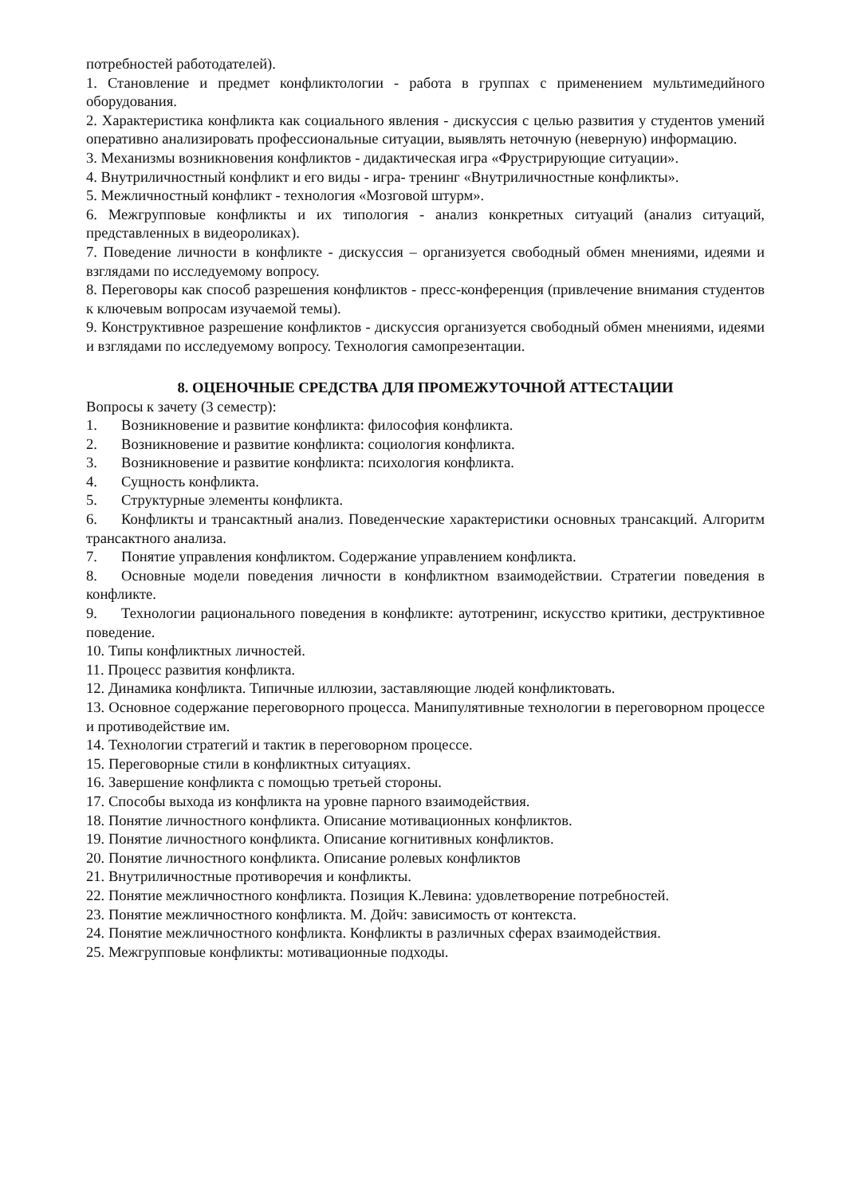потребностей работодателей).
1. Становление и предмет конфликтологии - работа в группах с применением мультимедийного оборудования.
2. Характеристика конфликта как социального явления - дискуссия с целью развития у студентов умений оперативно анализировать профессиональные ситуации, выявлять неточную (неверную) информацию.
3. Механизмы возникновения конфликтов - дидактическая игра «Фрустрирующие ситуации».
4. Внутриличностный конфликт и его виды - игра- тренинг «Внутриличностные конфликты».
5. Межличностный конфликт - технология «Мозговой штурм».
6. Межгрупповые конфликты и их типология - анализ конкретных ситуаций (анализ ситуаций, представленных в видеороликах).
7. Поведение личности в конфликте - дискуссия – организуется свободный обмен мнениями, идеями и взглядами по исследуемому вопросу.
8. Переговоры как способ разрешения конфликтов - пресс-конференция (привлечение внимания студентов к ключевым вопросам изучаемой темы).
9. Конструктивное разрешение конфликтов - дискуссия организуется свободный обмен мнениями, идеями и взглядами по исследуемому вопросу. Технология самопрезентации.
8. ОЦЕНОЧНЫЕ СРЕДСТВА ДЛЯ ПРОМЕЖУТОЧНОЙ АТТЕСТАЦИИ
Вопросы к зачету (3 семестр):
1. Возникновение и развитие конфликта: философия конфликта.
2. Возникновение и развитие конфликта: социология конфликта.
3. Возникновение и развитие конфликта: психология конфликта.
4. Сущность конфликта.
5. Структурные элементы конфликта.
6. Конфликты и трансактный анализ. Поведенческие характеристики основных трансакций. Алгоритм трансактного анализа.
7. Понятие управления конфликтом. Содержание управлением конфликта.
8. Основные модели поведения личности в конфликтном взаимодействии. Стратегии поведения в конфликте.
9. Технологии рационального поведения в конфликте: аутотренинг, искусство критики, деструктивное поведение.
10. Типы конфликтных личностей.
11. Процесс развития конфликта.
12. Динамика конфликта. Типичные иллюзии, заставляющие людей конфликтовать.
13. Основное содержание переговорного процесса. Манипулятивные технологии в переговорном процессе и противодействие им.
14. Технологии стратегий и тактик в переговорном процессе.
15. Переговорные стили в конфликтных ситуациях.
16. Завершение конфликта с помощью третьей стороны.
17. Способы выхода из конфликта на уровне парного взаимодействия.
18. Понятие личностного конфликта. Описание мотивационных конфликтов.
19. Понятие личностного конфликта. Описание когнитивных конфликтов.
20. Понятие личностного конфликта. Описание ролевых конфликтов
21. Внутриличностные противоречия и конфликты.
22. Понятие межличностного конфликта. Позиция К.Левина: удовлетворение потребностей.
23. Понятие межличностного конфликта. М. Дойч: зависимость от контекста.
24. Понятие межличностного конфликта. Конфликты в различных сферах взаимодействия.
25. Межгрупповые конфликты: мотивационные подходы.